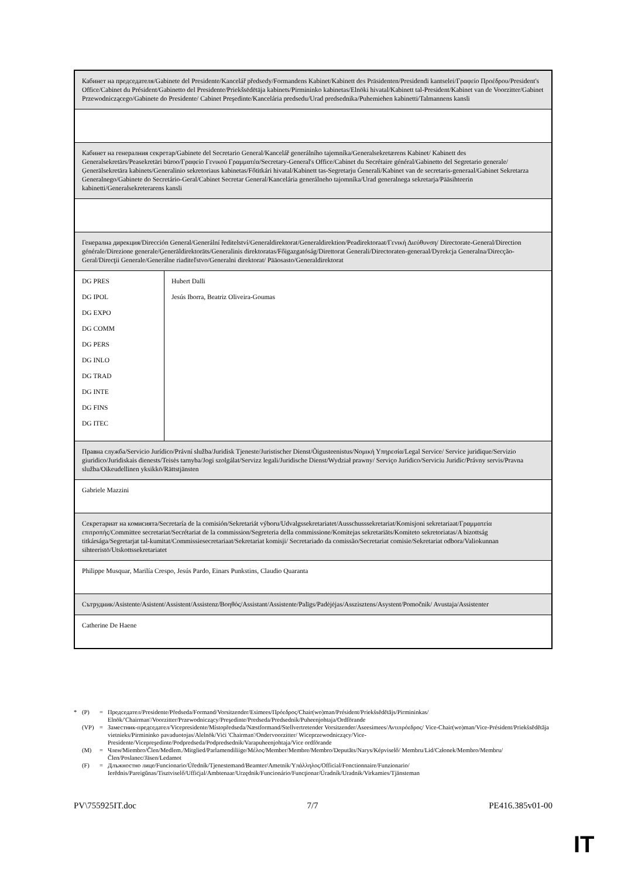| Кабинет на председателя/Gabinete del Presidente/Kancelář předsedy/Formandens Kabinet/Kabinett des Präsidenten/Presidendi kantselei/Γραφείο Προέδρου/President's Office/Cabinet du Président/Gabinetto del Presidente/Priekšsēdētāja kabinets/Pirmininko kabinetas/Elnöki hivatal/Kabinett tal-President/Kabinet van de Voorzitter/Gabinet Przewodniczącego/Gabinete do Presidente/ Cabinet Preşedinte/Kancelária predsedu/Urad predsednika/Puhemiehen kabinetti/Talmannens kansli | |
| Кабинет на генералния секретар/Gabinete del Secretario General/Kancelář generálního tajemníka/Generalsekretærens Kabinet/ Kabinett des Generalsekretärs/Peasekretäri büroo/Γραφείο Γενικού Γραμματέα/Secretary-General's Office/Cabinet du Secrétaire général/Gabinetto del Segretario generale/Ģenerālsekretāra kabinets/Generalinio sekretoriaus kabinetas/Főtitkári hivatal/Kabinett tas-Segretarju Ġenerali/Kabinet van de secretaris-generaal/Gabinet Sekretarza Generalnego/Gabinete do Secretário-Geral/Cabinet Secretar General/Kancelária generálneho tajomníka/Urad generalnega sekretarja/Pääsihteerin kabinetti/Generalsekreterarens kansli | |
| Генерална дирекция/Dirección General/Generální ředitelství/Generaldirektorat/Generaldirektion/Peadirektoraat/Γενική Διεύθυνση/ Directorate-General/Direction générale/Direzione generale/Ģenerāldirektorāts/Generalinis direktoratas/Főigazgatóság/Direttorat Ġenerali/Directoraten-generaal/Dyrekcja Generalna/Direcção-Geral/Direcţii Generale/Generálne riaditeľstvo/Generalni direktorat/ Pääosasto/Generaldirektorat | |
| DG PRES DG IPOL DG EXPO DG COMM DG PERS DG INLO DG TRAD DG INTE DG FINS DG ITEC | Hubert Dalli Jesús Iborra, Beatriz Oliveira-Goumas |
| Правна служба/Servicio Jurídico/Právní služba/Juridisk Tjeneste/Juristischer Dienst/Õigusteenistus/Νομική Υπηρεσία/Legal Service/ Service juridique/Servizio giuridico/Juridiskais dienests/Teisės tarnyba/Jogi szolgálat/Servizz legali/Juridische Dienst/Wydział prawny/ Serviço Jurídico/Serviciu Juridic/Právny servis/Pravna služba/Oikeudellinen yksikkö/Rättstjänsten | |
| Gabriele Mazzini | |
| Секретариат на комисията/Secretaría de la comisión/Sekretariát výboru/Udvalgssekretariatet/Ausschusssekretariat/Komisjoni sekretariaat/Γραμματεία επιτροπής/Committee secretariat/Secrétariat de la commission/Segreteria della commissione/Komitejas sekretariāts/Komiteto sekretoriatas/A bizottság titkársága/Segretarjat tal-kumitat/Commissiesecretariaat/Sekretariat komisji/ Secretariado da comissão/Secretariat comisie/Sekretariat odbora/Valiokunnan sihteeristö/Utskottssekretariatet | |
| Philippe Musquar, Marilía Crespo, Jesús Pardo, Einars Punkstins, Claudio Quaranta | |
| Сътрудник/Asistente/Asistent/Assistent/Assistenz/Βοηθός/Assistant/Assistente/Palīgs/Padėjėjas/Asszisztens/Asystent/Pomočnik/ Avustaja/Assistenter | |
| Catherine De Haene | |
* (P) = Председател/Presidente/Předseda/Formand/Vorsitzender/Esimees/Πρόεδρος/Chair(wo)man/Président/Priekšsēdētājs/Pirmininkas/ Elnök/'Chairman'/Voorzitter/Przewodniczący/Preşedinte/Predseda/Predsednik/Puheenjohtaja/Ordförande
(VP) = Заместник-председател/Vicepresidente/Místopředseda/Næstformand/Stellvertretender Vorsitzender/Aseesimees/Αντιπρόεδρος/ Vice-Chair(wo)man/Vice-Président/Priekšsēdētāja vietnieks/Pirmininko pavaduotojas/Alelnök/Viċi 'Chairman'/Ondervoorzitter/ Wiceprzewodniczący/Vice-Presidente/Vicepreşedinte/Podpredseda/Podpredsednik/Varapuheenjohtaja/Vice ordförande
(M) = Член/Miembro/Člen/Medlem./Mitglied/Parlamendiliige/Μέλος/Member/Membre/Membro/Deputāts/Narys/Képviselő/ Membru/Lid/Członek/Membro/Membru/Člen/Poslanec/Jäsen/Ledamot
(F) = Длъжностно лице/Funcionario/Úředník/Tjenestemand/Beamter/Ametnik/Υπάλληλος/Official/Fonctionnaire/Funzionario/ Ierēdnis/Pareigūnas/Tisztviselő/Uffiċjal/Ambtenaar/Urzędnik/Funcionário/Funcţionar/Úradník/Uradnik/Virkamies/Tjänsteman
PV\755925IT.doc 7/7 PE416.385v01-00
IT